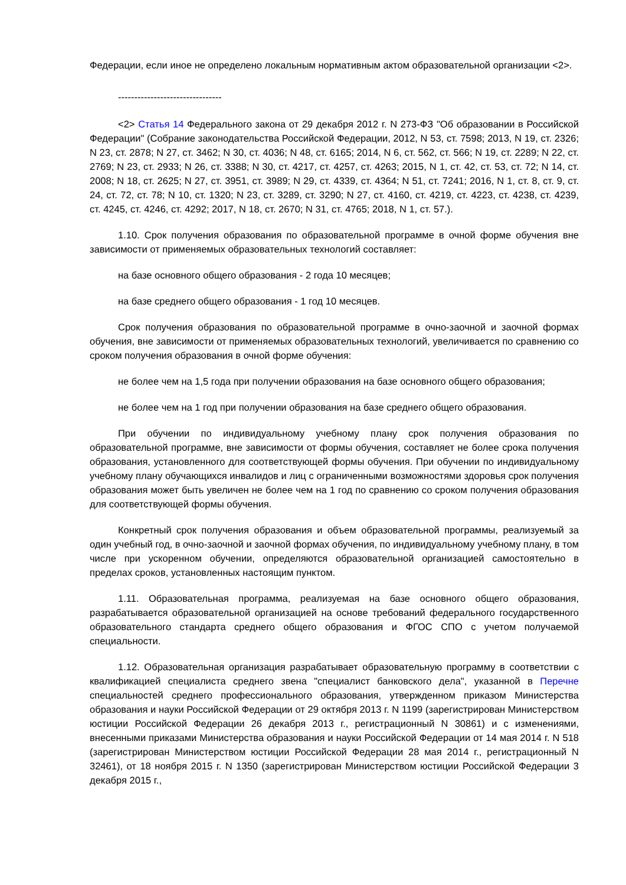Федерации, если иное не определено локальным нормативным актом образовательной организации <2>.
--------------------------------
<2> Статья 14 Федерального закона от 29 декабря 2012 г. N 273-ФЗ "Об образовании в Российской Федерации" (Собрание законодательства Российской Федерации, 2012, N 53, ст. 7598; 2013, N 19, ст. 2326; N 23, ст. 2878; N 27, ст. 3462; N 30, ст. 4036; N 48, ст. 6165; 2014, N 6, ст. 562, ст. 566; N 19, ст. 2289; N 22, ст. 2769; N 23, ст. 2933; N 26, ст. 3388; N 30, ст. 4217, ст. 4257, ст. 4263; 2015, N 1, ст. 42, ст. 53, ст. 72; N 14, ст. 2008; N 18, ст. 2625; N 27, ст. 3951, ст. 3989; N 29, ст. 4339, ст. 4364; N 51, ст. 7241; 2016, N 1, ст. 8, ст. 9, ст. 24, ст. 72, ст. 78; N 10, ст. 1320; N 23, ст. 3289, ст. 3290; N 27, ст. 4160, ст. 4219, ст. 4223, ст. 4238, ст. 4239, ст. 4245, ст. 4246, ст. 4292; 2017, N 18, ст. 2670; N 31, ст. 4765; 2018, N 1, ст. 57.).
1.10. Срок получения образования по образовательной программе в очной форме обучения вне зависимости от применяемых образовательных технологий составляет:
на базе основного общего образования - 2 года 10 месяцев;
на базе среднего общего образования - 1 год 10 месяцев.
Срок получения образования по образовательной программе в очно-заочной и заочной формах обучения, вне зависимости от применяемых образовательных технологий, увеличивается по сравнению со сроком получения образования в очной форме обучения:
не более чем на 1,5 года при получении образования на базе основного общего образования;
не более чем на 1 год при получении образования на базе среднего общего образования.
При обучении по индивидуальному учебному плану срок получения образования по образовательной программе, вне зависимости от формы обучения, составляет не более срока получения образования, установленного для соответствующей формы обучения. При обучении по индивидуальному учебному плану обучающихся инвалидов и лиц с ограниченными возможностями здоровья срок получения образования может быть увеличен не более чем на 1 год по сравнению со сроком получения образования для соответствующей формы обучения.
Конкретный срок получения образования и объем образовательной программы, реализуемый за один учебный год, в очно-заочной и заочной формах обучения, по индивидуальному учебному плану, в том числе при ускоренном обучении, определяются образовательной организацией самостоятельно в пределах сроков, установленных настоящим пунктом.
1.11. Образовательная программа, реализуемая на базе основного общего образования, разрабатывается образовательной организацией на основе требований федерального государственного образовательного стандарта среднего общего образования и ФГОС СПО с учетом получаемой специальности.
1.12. Образовательная организация разрабатывает образовательную программу в соответствии с квалификацией специалиста среднего звена "специалист банковского дела", указанной в Перечне специальностей среднего профессионального образования, утвержденном приказом Министерства образования и науки Российской Федерации от 29 октября 2013 г. N 1199 (зарегистрирован Министерством юстиции Российской Федерации 26 декабря 2013 г., регистрационный N 30861) и с изменениями, внесенными приказами Министерства образования и науки Российской Федерации от 14 мая 2014 г. N 518 (зарегистрирован Министерством юстиции Российской Федерации 28 мая 2014 г., регистрационный N 32461), от 18 ноября 2015 г. N 1350 (зарегистрирован Министерством юстиции Российской Федерации 3 декабря 2015 г.,